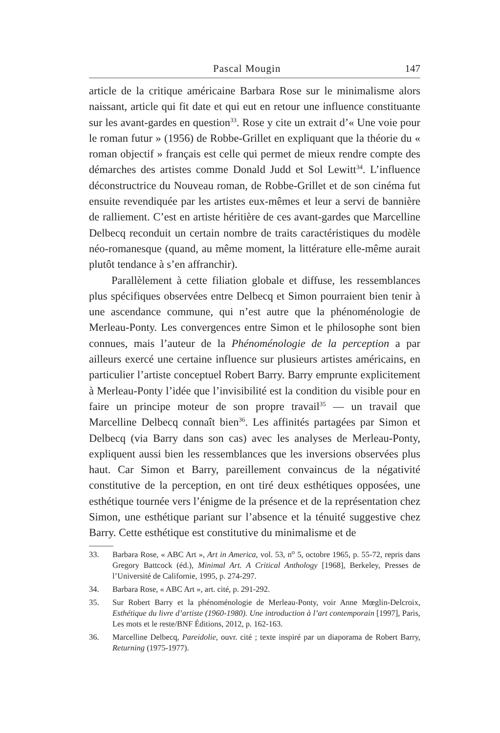Pascal Mougin 147
article de la critique américaine Barbara Rose sur le minimalisme alors naissant, article qui fit date et qui eut en retour une influence constituante sur les avant-gardes en question<sup>33</sup>. Rose y cite un extrait d’« Une voie pour le roman futur » (1956) de Robbe-Grillet en expliquant que la théorie du « roman objectif » français est celle qui permet de mieux rendre compte des démarches des artistes comme Donald Judd et Sol Lewitt<sup>34</sup>. L’influence déconstructrice du Nouveau roman, de Robbe-Grillet et de son cinéma fut ensuite revendiquée par les artistes eux-mêmes et leur a servi de bannière de ralliement. C’est en artiste héritière de ces avant-gardes que Marcelline Delbecq reconduit un certain nombre de traits caractéristiques du modèle néo-romanesque (quand, au même moment, la littérature elle-même aurait plutôt tendance à s’en affranchir).
Parallèlement à cette filiation globale et diffuse, les ressemblances plus spécifiques observées entre Delbecq et Simon pourraient bien tenir à une ascendance commune, qui n’est autre que la phénoménologie de Merleau-Ponty. Les convergences entre Simon et le philosophe sont bien connues, mais l’auteur de la Phénoménologie de la perception a par ailleurs exercé une certaine influence sur plusieurs artistes américains, en particulier l’artiste conceptuel Robert Barry. Barry emprunte explicitement à Merleau-Ponty l’idée que l’invisibilité est la condition du visible pour en faire un principe moteur de son propre travail<sup>35</sup> — un travail que Marcelline Delbecq connaît bien<sup>36</sup>. Les affinités partagées par Simon et Delbecq (via Barry dans son cas) avec les analyses de Merleau-Ponty, expliquent aussi bien les ressemblances que les inversions observées plus haut. Car Simon et Barry, pareillement convaincus de la négativité constitutive de la perception, en ont tiré deux esthétiques opposées, une esthétique tournée vers l’énigme de la présence et de la représentation chez Simon, une esthétique pariant sur l’absence et la ténuité suggestive chez Barry. Cette esthétique est constitutive du minimalisme et de
33. Barbara Rose, « ABC Art », Art in America, vol. 53, n<sup>o</sup> 5, octobre 1965, p. 55-72, repris dans Gregory Battcock (éd.), Minimal Art. A Critical Anthology [1968], Berkeley, Presses de l’Université de Californie, 1995, p. 274-297.
34. Barbara Rose, « ABC Art », art. cité, p. 291-292.
35. Sur Robert Barry et la phénoménologie de Merleau-Ponty, voir Anne Mœglin-Delcroix, Esthétique du livre d’artiste (1960-1980). Une introduction à l’art contemporain [1997], Paris, Les mots et le reste/BNF Éditions, 2012, p. 162-163.
36. Marcelline Delbecq, Pareidolie, ouvr. cité ; texte inspiré par un diaporama de Robert Barry, Returning (1975-1977).